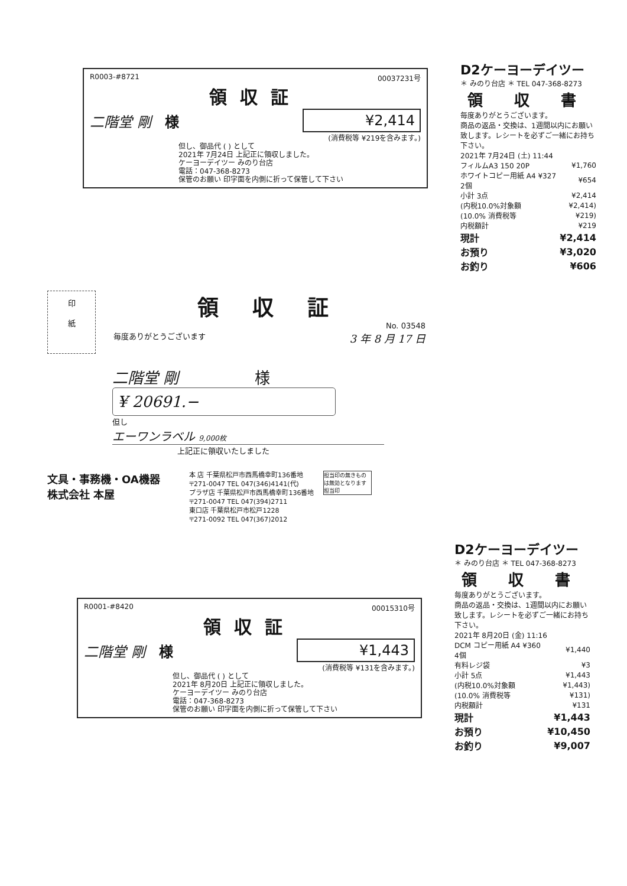R0003-#8721 00037231号
領収証
二階堂 剛 様 ¥2,414
(消費税等 ¥219を含みます。)
但し、御品代 ( ) として
2021年 7月24日 上記正に領収しました。
ケーヨーデイツー みのり台店
電話：047-368-8273
保管のお願い 印字面を内側に折って保管して下さい
D2ケーヨーデイツー
＊ みのり台店 ＊ TEL 047-368-8273
領 収 書
毎度ありがとうございます。
商品の返品・交換は、1週間以内にお願い致します。レシートを必ずご一緒にお持ち下さい。
| 2021年 7月24日 (土) 11:44 | |
| フィルムA3 150 20P | ¥1,760 |
| ホワイトコピー用紙 A4 ¥327 2個 | ¥654 |
| 小計 3点 | ¥2,414 |
| (内税10.0%対象額 | ¥2,414) |
| (10.0% 消費税等 | ¥219) |
| 内税額計 | ¥219 |
| 現計 | ¥2,414 |
| お預り | ¥3,020 |
| お釣り | ¥606 |
印
紙
領 収 証
No. 03548
毎度ありがとうございます 3 年 8 月 17 日
二階堂 剛 様
¥ 20691.−
但し
エーワンラベル 9,000枚
上記正に領収いたしました
文具・事務機・OA機器
株式会社 本屋
本 店 千葉県松戸市西馬橋幸町136番地
〒271-0047 TEL 047(346)4141(代)
プラザ店 千葉県松戸市西馬橋幸町136番地
〒271-0047 TEL 047(394)2711
東口店 千葉県松戸市松戸1228
〒271-0092 TEL 047(367)2012
担当印の無きものは無効となります
担当印
R0001-#8420 00015310号
領収証
二階堂 剛 様 ¥1,443
(消費税等 ¥131を含みます。)
但し、御品代 ( ) として
2021年 8月20日 上記正に領収しました。
ケーヨーデイツー みのり台店
電話：047-368-8273
保管のお願い 印字面を内側に折って保管して下さい
D2ケーヨーデイツー
＊ みのり台店 ＊ TEL 047-368-8273
領 収 書
毎度ありがとうございます。
商品の返品・交換は、1週間以内にお願い致します。レシートを必ずご一緒にお持ち下さい。
| 2021年 8月20日 (金) 11:16 | |
| DCM コピー用紙 A4 ¥360 4個 | ¥1,440 |
| 有料レジ袋 | ¥3 |
| 小計 5点 | ¥1,443 |
| (内税10.0%対象額 | ¥1,443) |
| (10.0% 消費税等 | ¥131) |
| 内税額計 | ¥131 |
| 現計 | ¥1,443 |
| お預り | ¥10,450 |
| お釣り | ¥9,007 |